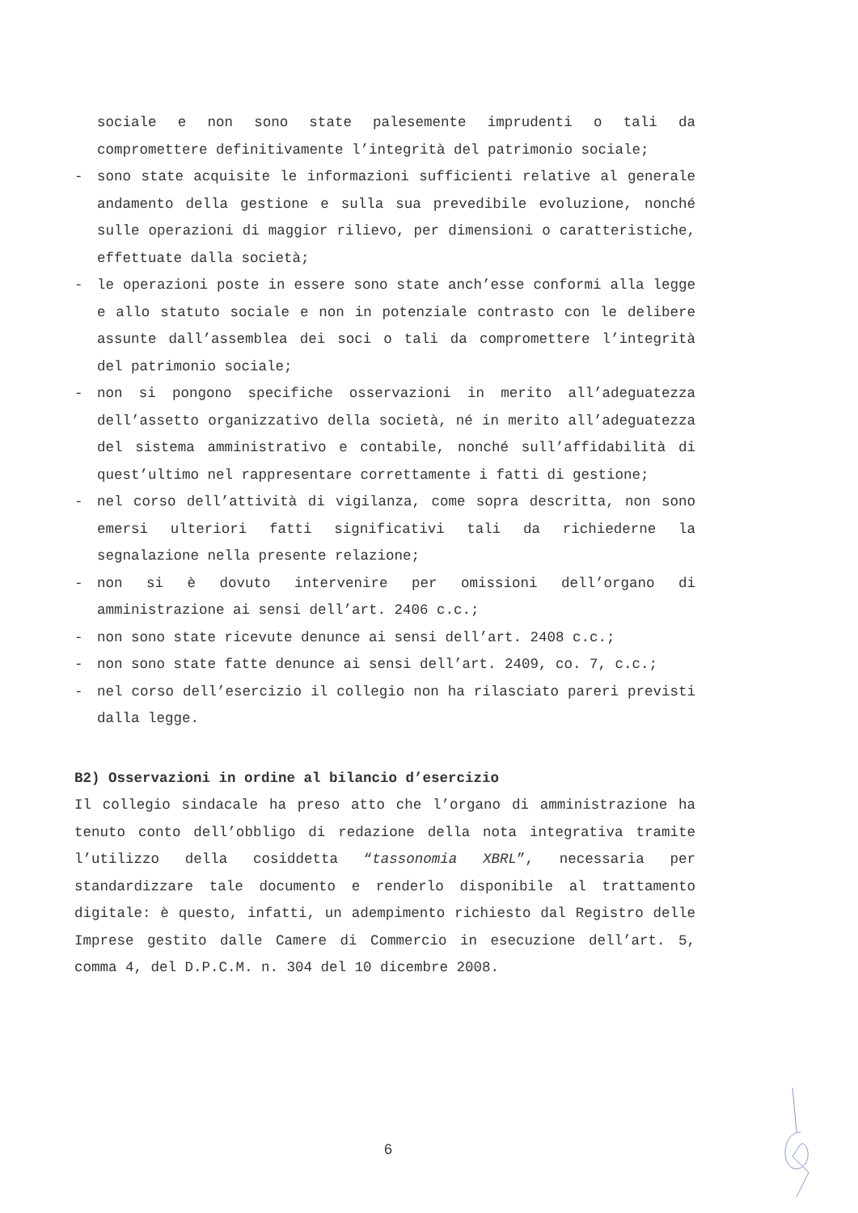sociale e non sono state palesemente imprudenti o tali da compromettere definitivamente l’integrità del patrimonio sociale;
- sono state acquisite le informazioni sufficienti relative al generale andamento della gestione e sulla sua prevedibile evoluzione, nonché sulle operazioni di maggior rilievo, per dimensioni o caratteristiche, effettuate dalla società;
- le operazioni poste in essere sono state anch’esse conformi alla legge e allo statuto sociale e non in potenziale contrasto con le delibere assunte dall’assemblea dei soci o tali da compromettere l’integrità del patrimonio sociale;
- non si pongono specifiche osservazioni in merito all’adeguatezza dell’assetto organizzativo della società, né in merito all’adeguatezza del sistema amministrativo e contabile, nonché sull’affidabilità di quest’ultimo nel rappresentare correttamente i fatti di gestione;
- nel corso dell’attività di vigilanza, come sopra descritta, non sono emersi ulteriori fatti significativi tali da richiederne la segnalazione nella presente relazione;
- non si è dovuto intervenire per omissioni dell’organo di amministrazione ai sensi dell’art. 2406 c.c.;
- non sono state ricevute denunce ai sensi dell’art. 2408 c.c.;
- non sono state fatte denunce ai sensi dell’art. 2409, co. 7, c.c.;
- nel corso dell’esercizio il collegio non ha rilasciato pareri previsti dalla legge.
B2) Osservazioni in ordine al bilancio d’esercizio
Il collegio sindacale ha preso atto che l’organo di amministrazione ha tenuto conto dell’obbligo di redazione della nota integrativa tramite l’utilizzo della cosiddetta “tassonomia XBRL”, necessaria per standardizzare tale documento e renderlo disponibile al trattamento digitale: è questo, infatti, un adempimento richiesto dal Registro delle Imprese gestito dalle Camere di Commercio in esecuzione dell’art. 5, comma 4, del D.P.C.M. n. 304 del 10 dicembre 2008.
6